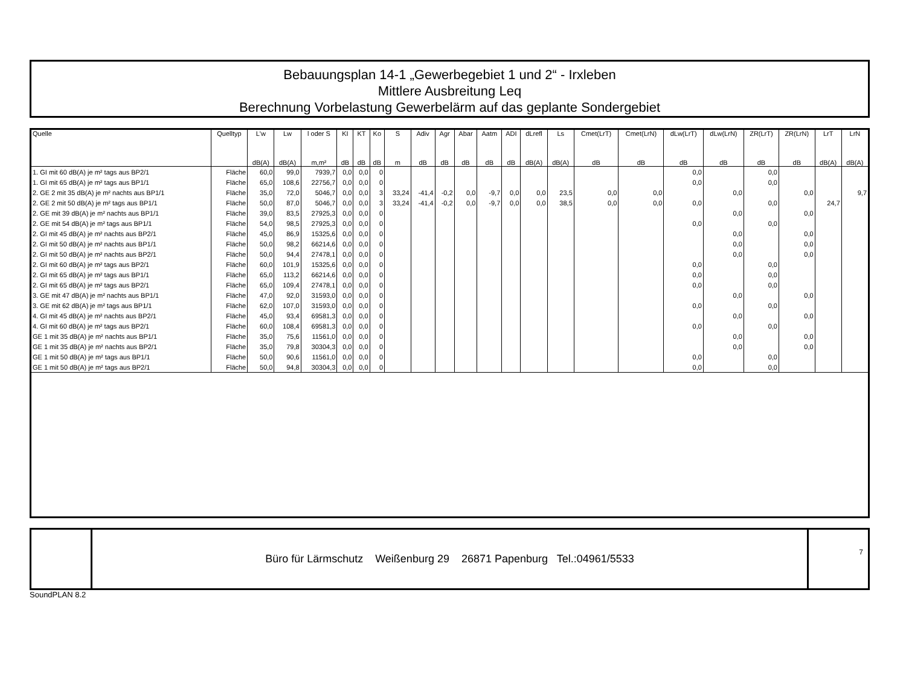Bebauungsplan 14-1 „Gewerbegebiet 1 und 2“ - Irxleben
Mittlere Ausbreitung Leq
Berechnung Vorbelastung Gewerbelärm auf das geplante Sondergebiet
| Quelle | Quelltyp | L'w | Lw | l oder S | KI | KT | Ko | S | Adiv | Agr | Abar | Aatm | ADI | dLrefl | Ls | Cmet(LrT) | Cmet(LrN) | dLw(LrT) | dLw(LrN) | ZR(LrT) | ZR(LrN) | LrT | LrN |
| --- | --- | --- | --- | --- | --- | --- | --- | --- | --- | --- | --- | --- | --- | --- | --- | --- | --- | --- | --- | --- | --- | --- | --- |
| | | dB(A) | dB(A) | m,m² | dB | dB | dB | m | dB | dB | dB | dB | dB | dB(A) | dB(A) | dB | dB | dB | dB | dB | dB | dB(A) | dB(A) |
| 1. GI mit 60 dB(A) je m² tags aus BP2/1 | Fläche | 60,0 | 99,0 | 7939,7 | 0,0 | 0,0 | 0 | | | | | | | | | | | 0,0 | | 0,0 | | | |
| 1. GI mit 65 dB(A) je m² tags aus BP1/1 | Fläche | 65,0 | 108,6 | 22756,7 | 0,0 | 0,0 | 0 | | | | | | | | | | | 0,0 | | 0,0 | | | |
| 2. GE 2 mit 35 dB(A) je m² nachts aus BP1/1 | Fläche | 35,0 | 72,0 | 5046,7 | 0,0 | 0,0 | 3 | 33,24 | -41,4 | -0,2 | 0,0 | -9,7 | 0,0 | 0,0 | 23,5 | 0,0 | 0,0 | | 0,0 | | 0,0 | | 9,7 |
| 2. GE 2 mit 50 dB(A) je m² tags aus BP1/1 | Fläche | 50,0 | 87,0 | 5046,7 | 0,0 | 0,0 | 3 | 33,24 | -41,4 | -0,2 | 0,0 | -9,7 | 0,0 | 0,0 | 38,5 | 0,0 | 0,0 | 0,0 | | 0,0 | | 24,7 | |
| 2. GE mit 39 dB(A) je m² nachts aus BP1/1 | Fläche | 39,0 | 83,5 | 27925,3 | 0,0 | 0,0 | 0 | | | | | | | | | | | | 0,0 | | 0,0 | | |
| 2. GE mit 54 dB(A) je m² tags aus BP1/1 | Fläche | 54,0 | 98,5 | 27925,3 | 0,0 | 0,0 | 0 | | | | | | | | | | | 0,0 | | 0,0 | | | |
| 2. GI mit 45 dB(A) je m² nachts aus BP2/1 | Fläche | 45,0 | 86,9 | 15325,6 | 0,0 | 0,0 | 0 | | | | | | | | | | | | 0,0 | | 0,0 | | |
| 2. GI mit 50 dB(A) je m² nachts aus BP1/1 | Fläche | 50,0 | 98,2 | 66214,6 | 0,0 | 0,0 | 0 | | | | | | | | | | | | 0,0 | | 0,0 | | |
| 2. GI mit 50 dB(A) je m² nachts aus BP2/1 | Fläche | 50,0 | 94,4 | 27478,1 | 0,0 | 0,0 | 0 | | | | | | | | | | | | 0,0 | | 0,0 | | |
| 2. GI mit 60 dB(A) je m² tags aus BP2/1 | Fläche | 60,0 | 101,9 | 15325,6 | 0,0 | 0,0 | 0 | | | | | | | | | | | 0,0 | | 0,0 | | | |
| 2. GI mit 65 dB(A) je m² tags aus BP1/1 | Fläche | 65,0 | 113,2 | 66214,6 | 0,0 | 0,0 | 0 | | | | | | | | | | | 0,0 | | 0,0 | | | |
| 2. GI mit 65 dB(A) je m² tags aus BP2/1 | Fläche | 65,0 | 109,4 | 27478,1 | 0,0 | 0,0 | 0 | | | | | | | | | | | 0,0 | | 0,0 | | | |
| 3. GE mit 47 dB(A) je m² nachts aus BP1/1 | Fläche | 47,0 | 92,0 | 31593,0 | 0,0 | 0,0 | 0 | | | | | | | | | | | | 0,0 | | 0,0 | | |
| 3. GE mit 62 dB(A) je m² tags aus BP1/1 | Fläche | 62,0 | 107,0 | 31593,0 | 0,0 | 0,0 | 0 | | | | | | | | | | | 0,0 | | 0,0 | | | |
| 4. GI mit 45 dB(A) je m² nachts aus BP2/1 | Fläche | 45,0 | 93,4 | 69581,3 | 0,0 | 0,0 | 0 | | | | | | | | | | | | 0,0 | | 0,0 | | |
| 4. GI mit 60 dB(A) je m² tags aus BP2/1 | Fläche | 60,0 | 108,4 | 69581,3 | 0,0 | 0,0 | 0 | | | | | | | | | | | 0,0 | | 0,0 | | | |
| GE 1 mit 35 dB(A) je m² nachts aus BP1/1 | Fläche | 35,0 | 75,6 | 11561,0 | 0,0 | 0,0 | 0 | | | | | | | | | | | | 0,0 | | 0,0 | | |
| GE 1 mit 35 dB(A) je m² nachts aus BP2/1 | Fläche | 35,0 | 79,8 | 30304,3 | 0,0 | 0,0 | 0 | | | | | | | | | | | | 0,0 | | 0,0 | | |
| GE 1 mit 50 dB(A) je m² tags aus BP1/1 | Fläche | 50,0 | 90,6 | 11561,0 | 0,0 | 0,0 | 0 | | | | | | | | | | | 0,0 | | 0,0 | | | |
| GE 1 mit 50 dB(A) je m² tags aus BP2/1 | Fläche | 50,0 | 94,8 | 30304,3 | 0,0 | 0,0 | 0 | | | | | | | | | | | 0,0 | | 0,0 | | | |
Büro für Lärmschutz Weißenburg 29 26871 Papenburg Tel.:04961/5533
7
SoundPLAN 8.2